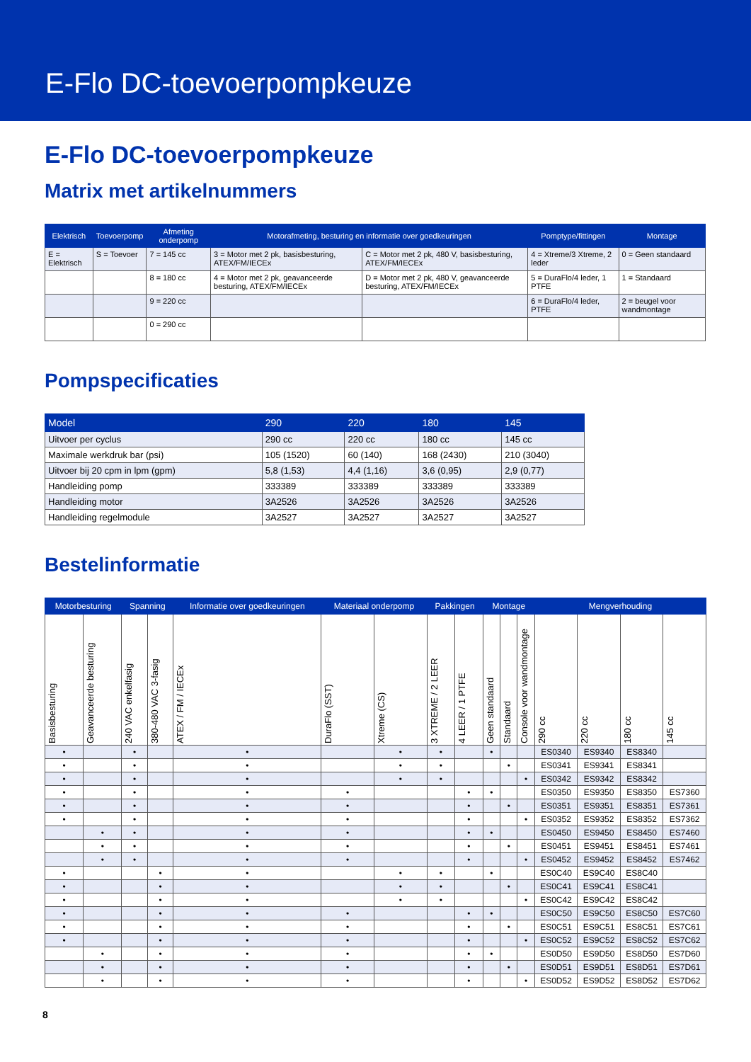E-Flo DC-toevoerpompkeuze
E-Flo DC-toevoerpompkeuze
Matrix met artikelnummers
| Elektrisch | Toevoerpomp | Afmeting onderpomp | Motorafmeting, besturing en informatie over goedkeuringen | | Pomptype/fittingen | Montage |
| --- | --- | --- | --- | --- | --- | --- |
| E = Elektrisch | S = Toevoer | 7 = 145 cc | 3 = Motor met 2 pk, basisbesturing, ATEX/FM/IECEx | C = Motor met 2 pk, 480 V, basisbesturing, ATEX/FM/IECEx | 4 = Xtreme/3 Xtreme, 2 leder | 0 = Geen standaard |
| | | 8 = 180 cc | 4 = Motor met 2 pk, geavanceerde besturing, ATEX/FM/IECEx | D = Motor met 2 pk, 480 V, geavanceerde besturing, ATEX/FM/IECEx | 5 = DuraFlo/4 leder, 1 PTFE | 1 = Standaard |
| | | 9 = 220 cc | | | 6 = DuraFlo/4 leder, PTFE | 2 = beugel voor wandmontage |
| | | 0 = 290 cc | | | | |
Pompspecificaties
| Model | 290 | 220 | 180 | 145 |
| --- | --- | --- | --- | --- |
| Uitvoer per cyclus | 290 cc | 220 cc | 180 cc | 145 cc |
| Maximale werkdruk bar (psi) | 105 (1520) | 60 (140) | 168 (2430) | 210 (3040) |
| Uitvoer bij 20 cpm in lpm (gpm) | 5,8 (1,53) | 4,4 (1,16) | 3,6 (0,95) | 2,9 (0,77) |
| Handleiding pomp | 333389 | 333389 | 333389 | 333389 |
| Handleiding motor | 3A2526 | 3A2526 | 3A2526 | 3A2526 |
| Handleiding regelmodule | 3A2527 | 3A2527 | 3A2527 | 3A2527 |
Bestelinformatie
| Motorbesturing | | Spanning | | Informatie over goedkeuringen | Materiaal onderpomp | | Pakkingen | | Montage | | | Mengverhouding | | | |
| --- | --- | --- | --- | --- | --- | --- | --- | --- | --- | --- | --- | --- | --- | --- | --- |
| Basisbesturing | Geavanceerde besturing | 240 VAC enkelfasig | 380-480 VAC 3-fasig | ATEX / FM / IECEx | DuraFlo (SST) | Xtreme (CS) | 3 XTREME / 2 LEER | 4 LEER / 1 PTFE | Geen standaard | Standaard | Console voor wandmontage | 290 cc | 220 cc | 180 cc | 145 cc |
| • | | • | | • | | • | • | | • | | | ES0340 | ES9340 | ES8340 | |
| • | | • | | • | | • | • | | | • | | ES0341 | ES9341 | ES8341 | |
| • | | • | | • | | • | • | | | | • | ES0342 | ES9342 | ES8342 | |
| • | | • | | • | • | | | • | • | | | ES0350 | ES9350 | ES8350 | ES7360 |
| • | | • | | • | • | | | • | | • | | ES0351 | ES9351 | ES8351 | ES7361 |
| • | | • | | • | • | | | • | | | • | ES0352 | ES9352 | ES8352 | ES7362 |
| | • | • | | • | • | | | • | • | | | ES0450 | ES9450 | ES8450 | ES7460 |
| | • | • | | • | • | | | • | | • | | ES0451 | ES9451 | ES8451 | ES7461 |
| | • | • | | • | • | | | • | | | • | ES0452 | ES9452 | ES8452 | ES7462 |
| • | | | • | • | | • | • | | • | | | ES0C40 | ES9C40 | ES8C40 | |
| • | | | • | • | | • | • | | | • | | ES0C41 | ES9C41 | ES8C41 | |
| • | | | • | • | | • | • | | | | • | ES0C42 | ES9C42 | ES8C42 | |
| • | | | • | • | • | | | • | • | | | ES0C50 | ES9C50 | ES8C50 | ES7C60 |
| • | | | • | • | • | | | • | | • | | ES0C51 | ES9C51 | ES8C51 | ES7C61 |
| • | | | • | • | • | | | • | | | • | ES0C52 | ES9C52 | ES8C52 | ES7C62 |
| | • | | • | • | • | | | • | • | | | ES0D50 | ES9D50 | ES8D50 | ES7D60 |
| | • | | • | • | • | | | • | | • | | ES0D51 | ES9D51 | ES8D51 | ES7D61 |
| | • | | • | • | • | | | • | | | • | ES0D52 | ES9D52 | ES8D52 | ES7D62 |
8